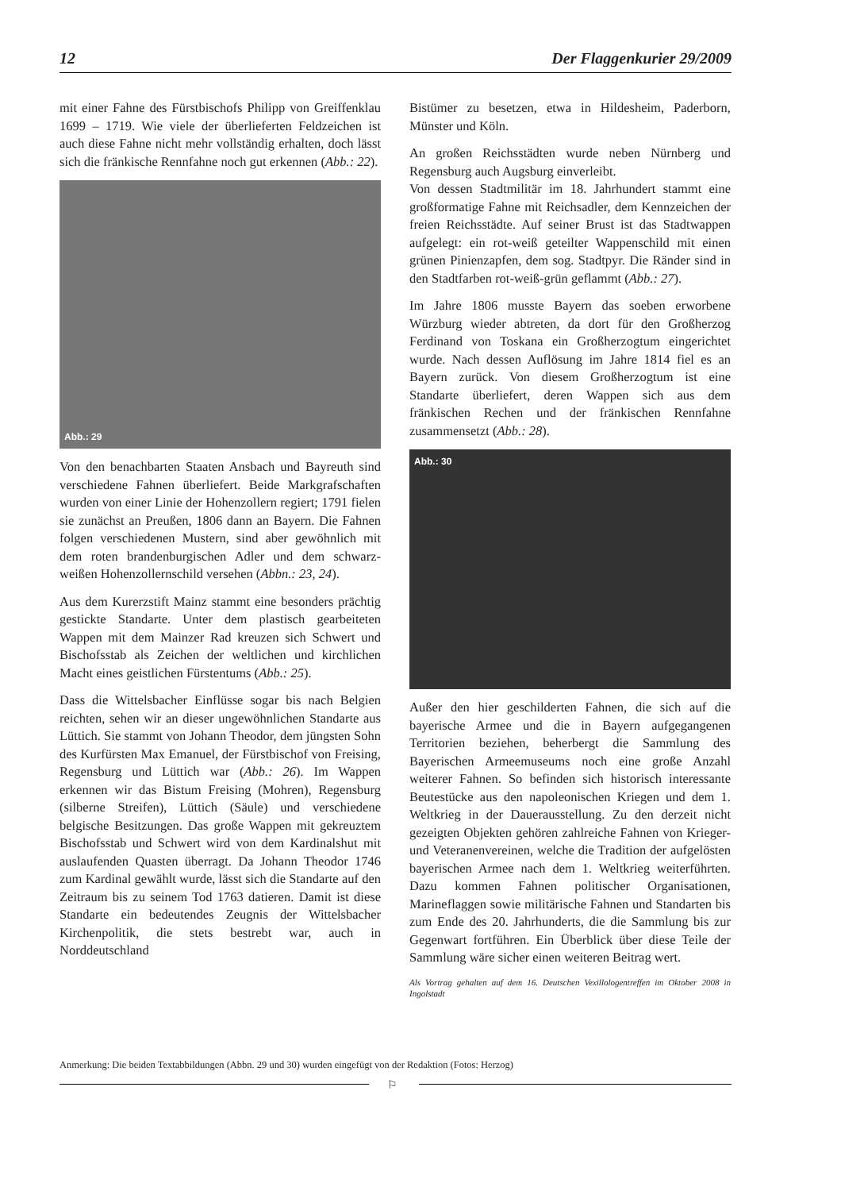12 Der Flaggenkurier 29/2009
mit einer Fahne des Fürstbischofs Philipp von Greiffenklau 1699 – 1719. Wie viele der überlieferten Feldzeichen ist auch diese Fahne nicht mehr vollständig erhalten, doch lässt sich die fränkische Rennfahne noch gut erkennen (Abb.: 22).
Abb.: 29
Von den benachbarten Staaten Ansbach und Bayreuth sind verschiedene Fahnen überliefert. Beide Markgrafschaften wurden von einer Linie der Hohenzollern regiert; 1791 fielen sie zunächst an Preußen, 1806 dann an Bayern. Die Fahnen folgen verschiedenen Mustern, sind aber gewöhnlich mit dem roten brandenburgischen Adler und dem schwarz-weißen Hohenzollernschild versehen (Abbn.: 23, 24).
Aus dem Kurerzstift Mainz stammt eine besonders prächtig gestickte Standarte. Unter dem plastisch gearbeiteten Wappen mit dem Mainzer Rad kreuzen sich Schwert und Bischofsstab als Zeichen der weltlichen und kirchlichen Macht eines geistlichen Fürstentums (Abb.: 25).
Dass die Wittelsbacher Einflüsse sogar bis nach Belgien reichten, sehen wir an dieser ungewöhnlichen Standarte aus Lüttich. Sie stammt von Johann Theodor, dem jüngsten Sohn des Kurfürsten Max Emanuel, der Fürstbischof von Freising, Regensburg und Lüttich war (Abb.: 26). Im Wappen erkennen wir das Bistum Freising (Mohren), Regensburg (silberne Streifen), Lüttich (Säule) und verschiedene belgische Besitzungen. Das große Wappen mit gekreuztem Bischofsstab und Schwert wird von dem Kardinalshut mit auslaufenden Quasten überragt. Da Johann Theodor 1746 zum Kardinal gewählt wurde, lässt sich die Standarte auf den Zeitraum bis zu seinem Tod 1763 datieren. Damit ist diese Standarte ein bedeutendes Zeugnis der Wittelsbacher Kirchenpolitik, die stets bestrebt war, auch in Norddeutschland
Bistümer zu besetzen, etwa in Hildesheim, Paderborn, Münster und Köln.
An großen Reichsstädten wurde neben Nürnberg und Regensburg auch Augsburg einverleibt.
Von dessen Stadtmilitär im 18. Jahrhundert stammt eine großformatige Fahne mit Reichsadler, dem Kennzeichen der freien Reichsstädte. Auf seiner Brust ist das Stadtwappen aufgelegt: ein rot-weiß geteilter Wappenschild mit einen grünen Pinienzapfen, dem sog. Stadtpyr. Die Ränder sind in den Stadtfarben rot-weiß-grün geflammt (Abb.: 27).
Im Jahre 1806 musste Bayern das soeben erworbene Würzburg wieder abtreten, da dort für den Großherzog Ferdinand von Toskana ein Großherzogtum eingerichtet wurde. Nach dessen Auflösung im Jahre 1814 fiel es an Bayern zurück. Von diesem Großherzogtum ist eine Standarte überliefert, deren Wappen sich aus dem fränkischen Rechen und der fränkischen Rennfahne zusammensetzt (Abb.: 28).
Abb.: 30
Außer den hier geschilderten Fahnen, die sich auf die bayerische Armee und die in Bayern aufgegangenen Territorien beziehen, beherbergt die Sammlung des Bayerischen Armeemuseums noch eine große Anzahl weiterer Fahnen. So befinden sich historisch interessante Beutestücke aus den napoleonischen Kriegen und dem 1. Weltkrieg in der Dauerausstellung. Zu den derzeit nicht gezeigten Objekten gehören zahlreiche Fahnen von Krieger- und Veteranenvereinen, welche die Tradition der aufgelösten bayerischen Armee nach dem 1. Weltkrieg weiterführten. Dazu kommen Fahnen politischer Organisationen, Marineflaggen sowie militärische Fahnen und Standarten bis zum Ende des 20. Jahrhunderts, die die Sammlung bis zur Gegenwart fortführen. Ein Überblick über diese Teile der Sammlung wäre sicher einen weiteren Beitrag wert.
Als Vortrag gehalten auf dem 16. Deutschen Vexillologentreffen im Oktober 2008 in Ingolstadt
Anmerkung: Die beiden Textabbildungen (Abbn. 29 und 30) wurden eingefügt von der Redaktion (Fotos: Herzog)
⚐